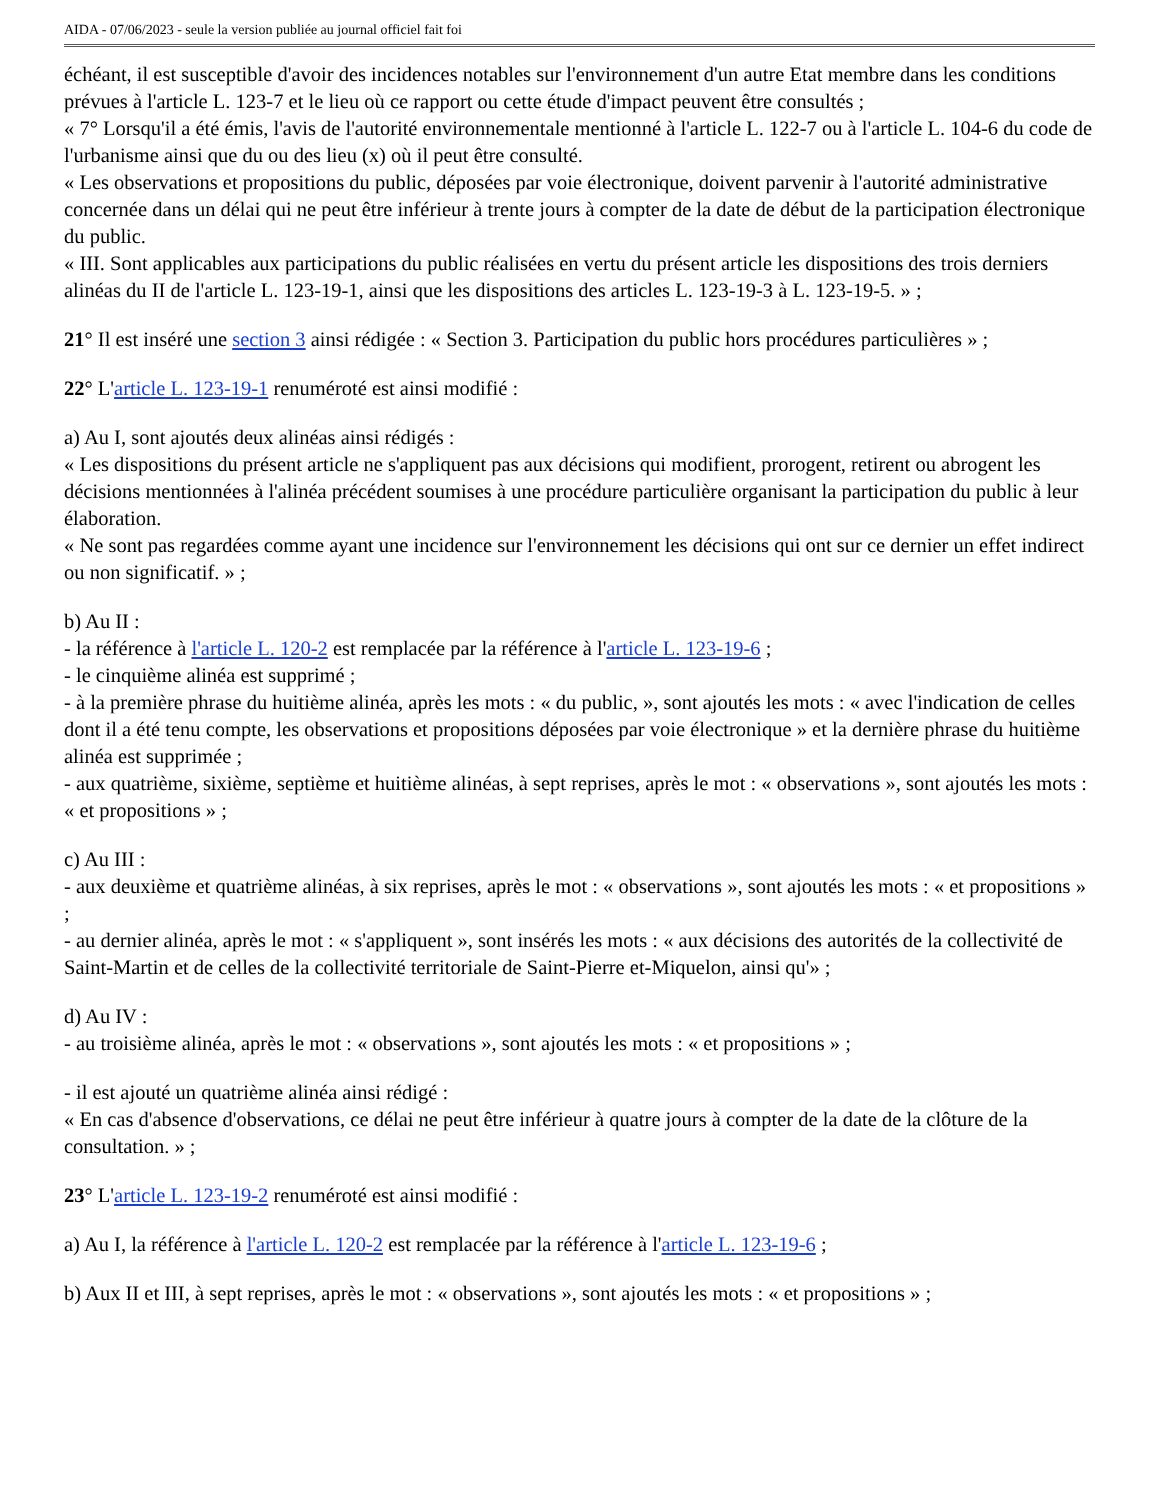AIDA - 07/06/2023 - seule la version publiée au journal officiel fait foi
échéant, il est susceptible d'avoir des incidences notables sur l'environnement d'un autre Etat membre dans les conditions prévues à l'article L. 123-7 et le lieu où ce rapport ou cette étude d'impact peuvent être consultés ;
« 7° Lorsqu'il a été émis, l'avis de l'autorité environnementale mentionné à l'article L. 122-7 ou à l'article L. 104-6 du code de l'urbanisme ainsi que du ou des lieu (x) où il peut être consulté.
« Les observations et propositions du public, déposées par voie électronique, doivent parvenir à l'autorité administrative concernée dans un délai qui ne peut être inférieur à trente jours à compter de la date de début de la participation électronique du public.
« III. Sont applicables aux participations du public réalisées en vertu du présent article les dispositions des trois derniers alinéas du II de l'article L. 123-19-1, ainsi que les dispositions des articles L. 123-19-3 à L. 123-19-5. » ;
21° Il est inséré une section 3 ainsi rédigée : « Section 3. Participation du public hors procédures particulières » ;
22° L'article L. 123-19-1 renuméroté est ainsi modifié :
a) Au I, sont ajoutés deux alinéas ainsi rédigés :
« Les dispositions du présent article ne s'appliquent pas aux décisions qui modifient, prorogent, retirent ou abrogent les décisions mentionnées à l'alinéa précédent soumises à une procédure particulière organisant la participation du public à leur élaboration.
« Ne sont pas regardées comme ayant une incidence sur l'environnement les décisions qui ont sur ce dernier un effet indirect ou non significatif. » ;
b) Au II :
- la référence à l'article L. 120-2 est remplacée par la référence à l'article L. 123-19-6 ;
- le cinquième alinéa est supprimé ;
- à la première phrase du huitième alinéa, après les mots : « du public, », sont ajoutés les mots : « avec l'indication de celles dont il a été tenu compte, les observations et propositions déposées par voie électronique » et la dernière phrase du huitième alinéa est supprimée ;
- aux quatrième, sixième, septième et huitième alinéas, à sept reprises, après le mot : « observations », sont ajoutés les mots : « et propositions » ;
c) Au III :
- aux deuxième et quatrième alinéas, à six reprises, après le mot : « observations », sont ajoutés les mots : « et propositions » ;
- au dernier alinéa, après le mot : « s'appliquent », sont insérés les mots : « aux décisions des autorités de la collectivité de Saint-Martin et de celles de la collectivité territoriale de Saint-Pierre et-Miquelon, ainsi qu'» ;
d) Au IV :
- au troisième alinéa, après le mot : « observations », sont ajoutés les mots : « et propositions » ;
- il est ajouté un quatrième alinéa ainsi rédigé :
« En cas d'absence d'observations, ce délai ne peut être inférieur à quatre jours à compter de la date de la clôture de la consultation. » ;
23° L'article L. 123-19-2 renuméroté est ainsi modifié :
a) Au I, la référence à l'article L. 120-2 est remplacée par la référence à l'article L. 123-19-6 ;
b) Aux II et III, à sept reprises, après le mot : « observations », sont ajoutés les mots : « et propositions » ;